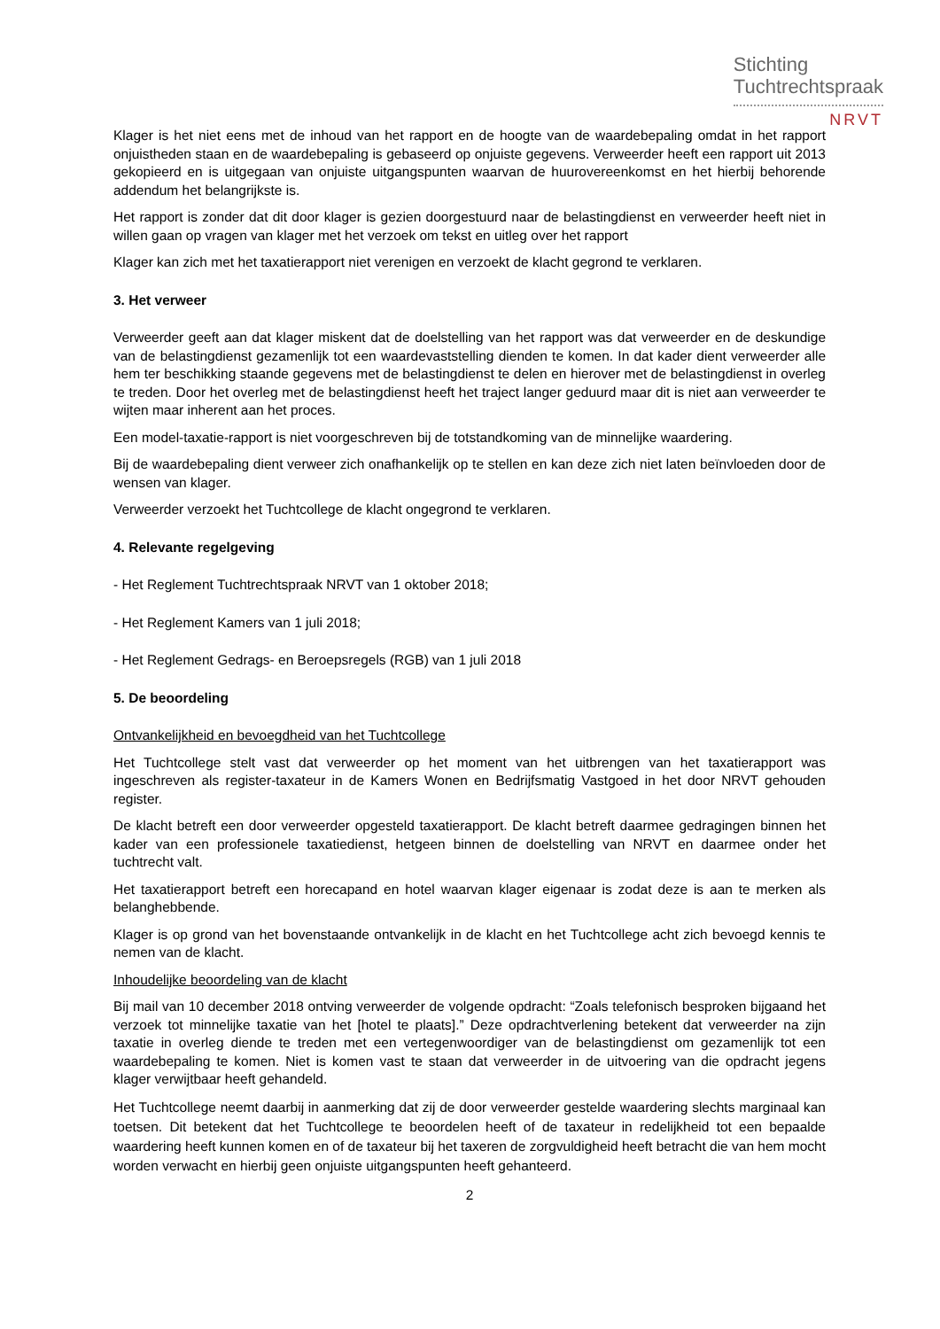Stichting
Tuchtrechtspraak
NRVT
Klager is het niet eens met de inhoud van het rapport en de hoogte van de waardebepaling omdat in het rapport onjuistheden staan en de waardebepaling is gebaseerd op onjuiste gegevens. Verweerder heeft een rapport uit 2013 gekopieerd en is uitgegaan van onjuiste uitgangspunten waarvan de huurovereenkomst en het hierbij behorende addendum het belangrijkste is.
Het rapport is zonder dat dit door klager is gezien doorgestuurd naar de belastingdienst en verweerder heeft niet in willen gaan op vragen van klager met het verzoek om tekst en uitleg over het rapport
Klager kan zich met het taxatierapport niet verenigen en verzoekt de klacht gegrond te verklaren.
3. Het verweer
Verweerder geeft aan dat klager miskent dat de doelstelling van het rapport was dat verweerder en de deskundige van de belastingdienst gezamenlijk tot een waardevaststelling dienden te komen. In dat kader dient verweerder alle hem ter beschikking staande gegevens met de belastingdienst te delen en hierover met de belastingdienst in overleg te treden. Door het overleg met de belastingdienst heeft het traject langer geduurd maar dit is niet aan verweerder te wijten maar inherent aan het proces.
Een model-taxatie-rapport is niet voorgeschreven bij de totstandkoming van de minnelijke waardering.
Bij de waardebepaling dient verweer zich onafhankelijk op te stellen en kan deze zich niet laten beïnvloeden door de wensen van klager.
Verweerder verzoekt het Tuchtcollege de klacht ongegrond te verklaren.
4. Relevante regelgeving
- Het Reglement Tuchtrechtspraak NRVT van 1 oktober 2018;
- Het Reglement Kamers van 1 juli 2018;
- Het Reglement Gedrags- en Beroepsregels (RGB) van 1 juli 2018
5. De beoordeling
Ontvankelijkheid en bevoegdheid van het Tuchtcollege
Het Tuchtcollege stelt vast dat verweerder op het moment van het uitbrengen van het taxatierapport was ingeschreven als register-taxateur in de Kamers Wonen en Bedrijfsmatig Vastgoed in het door NRVT gehouden register.
De klacht betreft een door verweerder opgesteld taxatierapport. De klacht betreft daarmee gedragingen binnen het kader van een professionele taxatiedienst, hetgeen binnen de doelstelling van NRVT en daarmee onder het tuchtrecht valt.
Het taxatierapport betreft een horecapand en hotel waarvan klager eigenaar is zodat deze is aan te merken als belanghebbende.
Klager is op grond van het bovenstaande ontvankelijk in de klacht en het Tuchtcollege acht zich bevoegd kennis te nemen van de klacht.
Inhoudelijke beoordeling van de klacht
Bij mail van 10 december 2018 ontving verweerder de volgende opdracht: “Zoals telefonisch besproken bijgaand het verzoek tot minnelijke taxatie van het [hotel te plaats].” Deze opdrachtverlening betekent dat verweerder na zijn taxatie in overleg diende te treden met een vertegenwoordiger van de belastingdienst om gezamenlijk tot een waardebepaling te komen. Niet is komen vast te staan dat verweerder in de uitvoering van die opdracht jegens klager verwijtbaar heeft gehandeld.
Het Tuchtcollege neemt daarbij in aanmerking dat zij de door verweerder gestelde waardering slechts marginaal kan toetsen. Dit betekent dat het Tuchtcollege te beoordelen heeft of de taxateur in redelijkheid tot een bepaalde waardering heeft kunnen komen en of de taxateur bij het taxeren de zorgvuldigheid heeft betracht die van hem mocht worden verwacht en hierbij geen onjuiste uitgangspunten heeft gehanteerd.
2